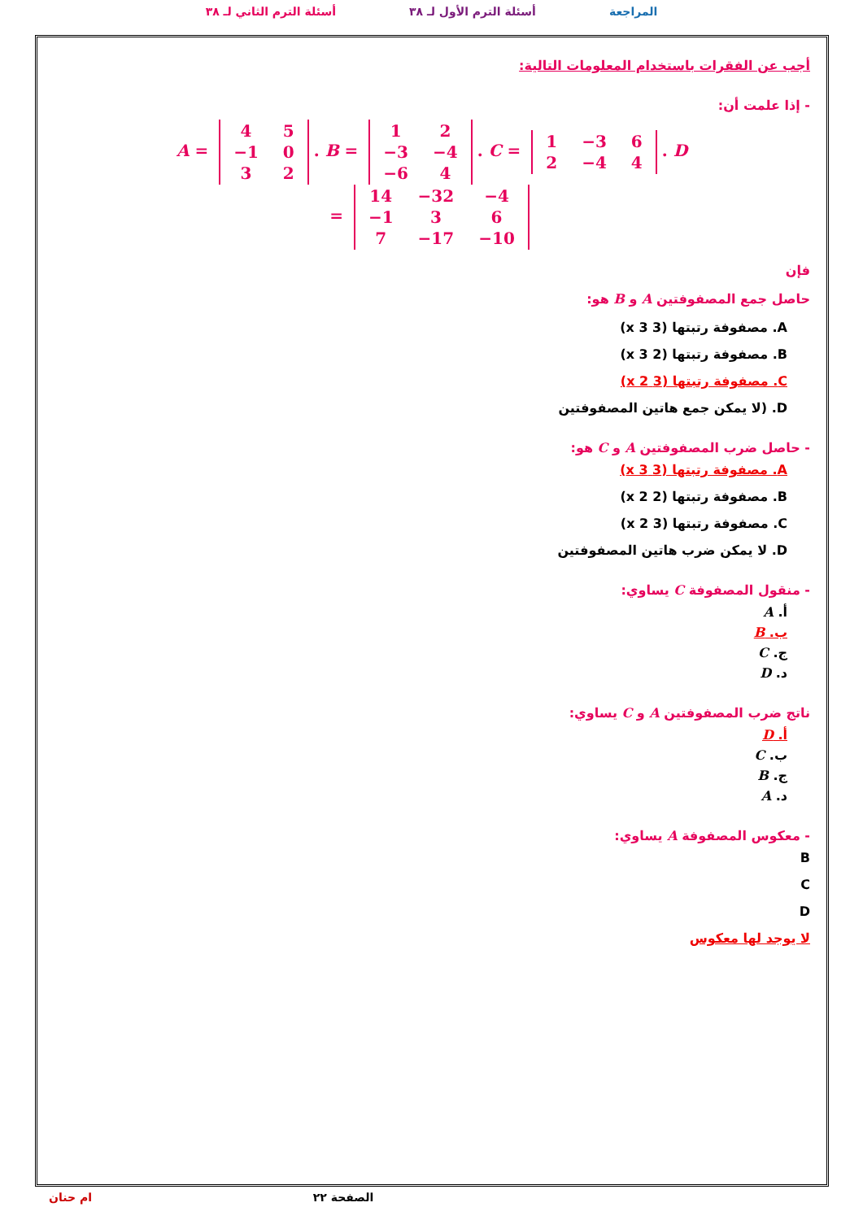المراجعة أسئلة الترم الأول لـ ٣٨ أسئلة الترم الثاني لـ ٣٨
أجب عن الفقرات باستخدام المعلومات التالية:
- إذا علمت أن:
A =
| 4 | 5 |
| −1 | 0 |
| 3 | 2 |
. B =
| 1 | 2 |
| −3 | −4 |
| −6 | 4 |
. C =
| 1 | −3 | 6 |
| 2 | −4 | 4 |
. D
=
| 14 | −32 | −4 |
| −1 | 3 | 6 |
| 7 | −17 | −10 |
فإن
حاصل جمع المصفوفتين A و B هو:
A. مصفوفة رتبتها (3 x 3)
B. مصفوفة رتبتها (2 x 3)
C. مصفوفة رتبتها (3 x 2)
D. (لا يمكن جمع هاتين المصفوفتين
- حاصل ضرب المصفوفتين A و C هو:
A. مصفوفة رتبتها (3 x 3)
B. مصفوفة رتبتها (2 x 2)
C. مصفوفة رتبتها (3 x 2)
D. لا يمكن ضرب هاتين المصفوفتين
- منقول المصفوفة C يساوي:
أ. A
ب. B
ج. C
د. D
ناتج ضرب المصفوفتين A و C يساوي:
أ. D
ب. C
ج. B
د. A
- معكوس المصفوفة A يساوي:
B
C
D
لا يوجد لها معكوس
الصفحة ٢٢ ام حنان